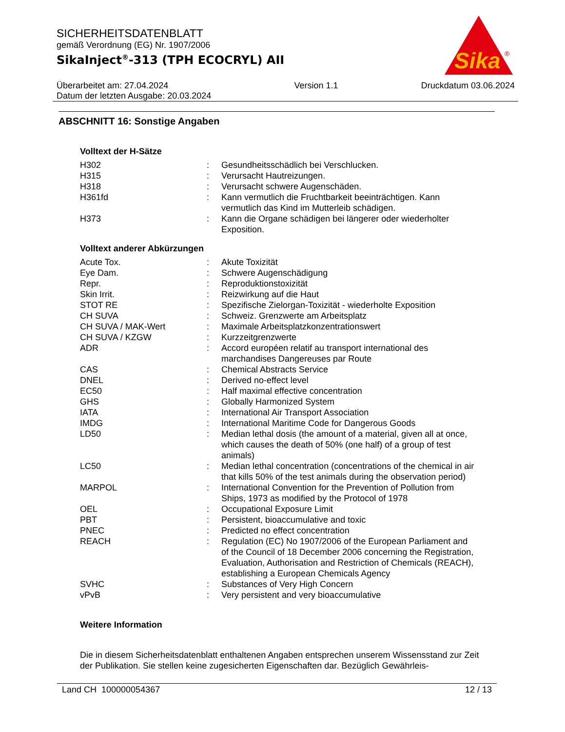Sika
®
SICHERHEITSDATENBLATT
gemäß Verordnung (EG) Nr. 1907/2006
SikaInject<sup>®</sup>-313 (TPH ECOCRYL) AII
Überarbeitet am: 27.04.2024
Datum der letzten Ausgabe: 20.03.2024
Version 1.1 Druckdatum 03.06.2024
ABSCHNITT 16: Sonstige Angaben
Volltext der H-Sätze
| H302 | : | Gesundheitsschädlich bei Verschlucken. |
| H315 | : | Verursacht Hautreizungen. |
| H318 | : | Verursacht schwere Augenschäden. |
| H361fd | : | Kann vermutlich die Fruchtbarkeit beeinträchtigen. Kann vermutlich das Kind im Mutterleib schädigen. |
| H373 | : | Kann die Organe schädigen bei längerer oder wiederholter Exposition. |
Volltext anderer Abkürzungen
| Acute Tox. | : | Akute Toxizität |
| Eye Dam. | : | Schwere Augenschädigung |
| Repr. | : | Reproduktionstoxizität |
| Skin Irrit. | : | Reizwirkung auf die Haut |
| STOT RE | : | Spezifische Zielorgan-Toxizität - wiederholte Exposition |
| CH SUVA | : | Schweiz. Grenzwerte am Arbeitsplatz |
| CH SUVA / MAK-Wert | : | Maximale Arbeitsplatzkonzentrationswert |
| CH SUVA / KZGW | : | Kurzzeitgrenzwerte |
| ADR | : | Accord européen relatif au transport international des marchandises Dangereuses par Route |
| CAS | : | Chemical Abstracts Service |
| DNEL | : | Derived no-effect level |
| EC50 | : | Half maximal effective concentration |
| GHS | : | Globally Harmonized System |
| IATA | : | International Air Transport Association |
| IMDG | : | International Maritime Code for Dangerous Goods |
| LD50 | : | Median lethal dosis (the amount of a material, given all at once, which causes the death of 50% (one half) of a group of test animals) |
| LC50 | : | Median lethal concentration (concentrations of the chemical in air that kills 50% of the test animals during the observation period) |
| MARPOL | : | International Convention for the Prevention of Pollution from Ships, 1973 as modified by the Protocol of 1978 |
| OEL | : | Occupational Exposure Limit |
| PBT | : | Persistent, bioaccumulative and toxic |
| PNEC | : | Predicted no effect concentration |
| REACH | : | Regulation (EC) No 1907/2006 of the European Parliament and of the Council of 18 December 2006 concerning the Registration, Evaluation, Authorisation and Restriction of Chemicals (REACH), establishing a European Chemicals Agency |
| SVHC | : | Substances of Very High Concern |
| vPvB | : | Very persistent and very bioaccumulative |
Weitere Information
Die in diesem Sicherheitsdatenblatt enthaltenen Angaben entsprechen unserem Wissensstand zur Zeit der Publikation. Sie stellen keine zugesicherten Eigenschaften dar. Bezüglich Gewährleis-
Land CH 100000054367 12 / 13